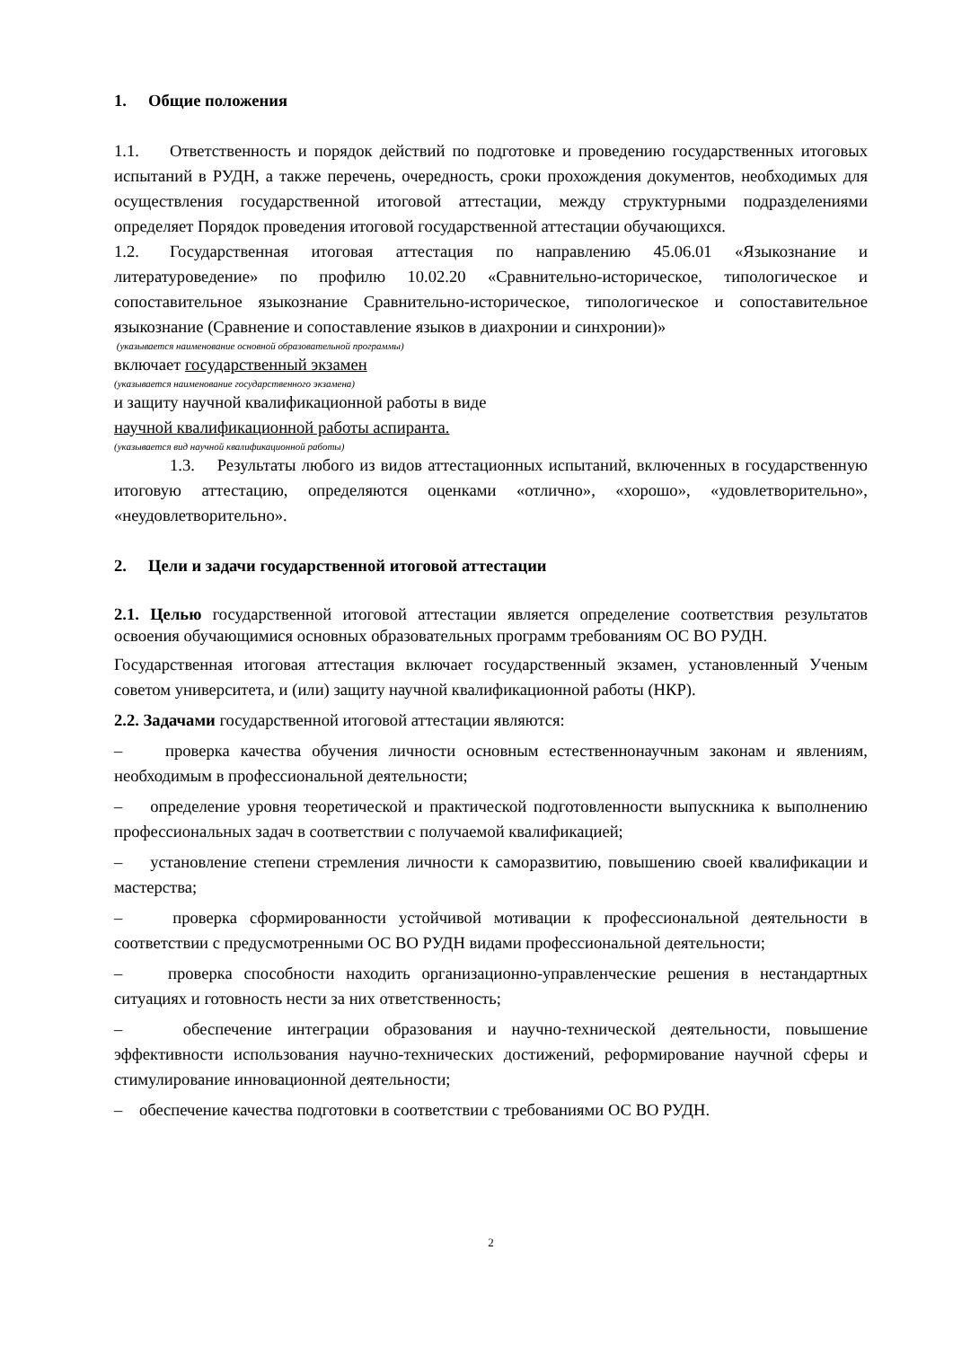1. Общие положения
1.1. Ответственность и порядок действий по подготовке и проведению государственных итоговых испытаний в РУДН, а также перечень, очередность, сроки прохождения документов, необходимых для осуществления государственной итоговой аттестации, между структурными подразделениями определяет Порядок проведения итоговой государственной аттестации обучающихся.
1.2. Государственная итоговая аттестация по направлению 45.06.01 «Языкознание и литературоведение» по профилю 10.02.20 «Сравнительно-историческое, типологическое и сопоставительное языкознание Сравнительно-историческое, типологическое и сопоставительное языкознание (Сравнение и сопоставление языков в диахронии и синхронии)»
(указывается наименование основной образовательной программы)
включает государственный экзамен
(указывается наименование государственного экзамена)
и защиту научной квалификационной работы в виде
научной квалификационной работы аспиранта.
(указывается вид научной квалификационной работы)
1.3. Результаты любого из видов аттестационных испытаний, включенных в государственную итоговую аттестацию, определяются оценками «отлично», «хорошо», «удовлетворительно», «неудовлетворительно».
2. Цели и задачи государственной итоговой аттестации
2.1. Целью государственной итоговой аттестации является определение соответствия результатов освоения обучающимися основных образовательных программ требованиям ОС ВО РУДН.
Государственная итоговая аттестация включает государственный экзамен, установленный Ученым советом университета, и (или) защиту научной квалификационной работы (НКР).
2.2. Задачами государственной итоговой аттестации являются:
– проверка качества обучения личности основным естественнонаучным законам и явлениям, необходимым в профессиональной деятельности;
– определение уровня теоретической и практической подготовленности выпускника к выполнению профессиональных задач в соответствии с получаемой квалификацией;
– установление степени стремления личности к саморазвитию, повышению своей квалификации и мастерства;
– проверка сформированности устойчивой мотивации к профессиональной деятельности в соответствии с предусмотренными ОС ВО РУДН видами профессиональной деятельности;
– проверка способности находить организационно-управленческие решения в нестандартных ситуациях и готовность нести за них ответственность;
– обеспечение интеграции образования и научно-технической деятельности, повышение эффективности использования научно-технических достижений, реформирование научной сферы и стимулирование инновационной деятельности;
– обеспечение качества подготовки в соответствии с требованиями ОС ВО РУДН.
2